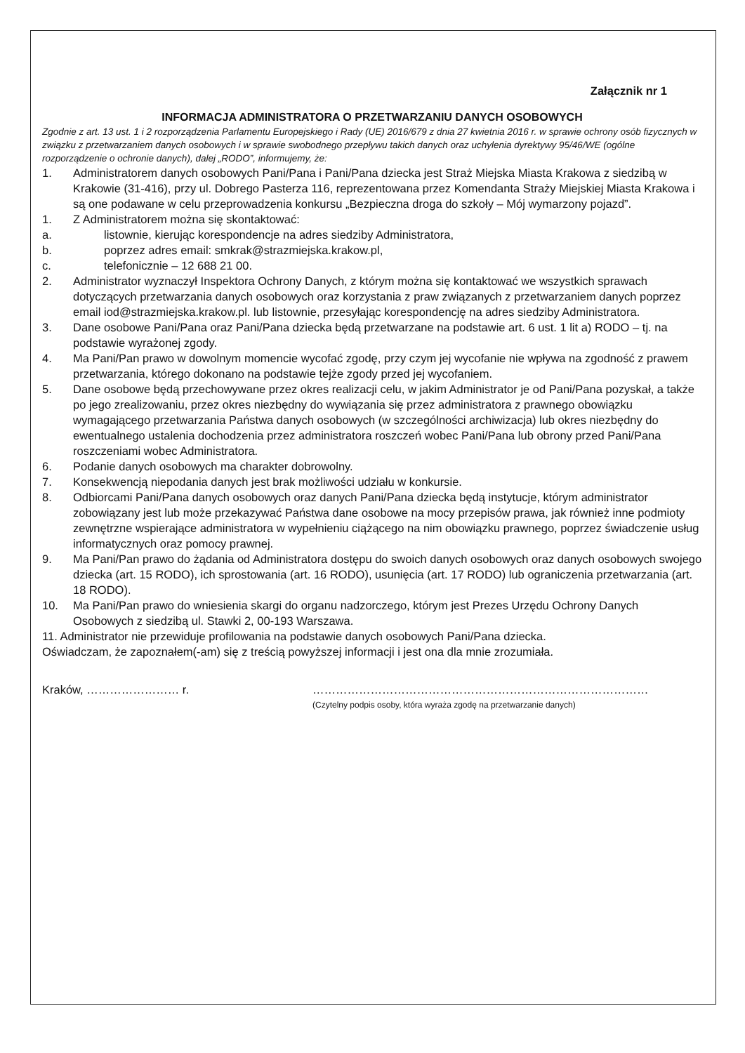Załącznik nr 1
INFORMACJA ADMINISTRATORA O PRZETWARZANIU DANYCH OSOBOWYCH
Zgodnie z art. 13 ust. 1 i 2 rozporządzenia Parlamentu Europejskiego i Rady (UE) 2016/679 z dnia 27 kwietnia 2016 r. w sprawie ochrony osób fizycznych w związku z przetwarzaniem danych osobowych i w sprawie swobodnego przepływu takich danych oraz uchylenia dyrektywy 95/46/WE (ogólne rozporządzenie o ochronie danych), dalej „RODO”, informujemy, że:
1. Administratorem danych osobowych Pani/Pana i Pani/Pana dziecka jest Straż Miejska Miasta Krakowa z siedzibą w Krakowie (31-416), przy ul. Dobrego Pasterza 116, reprezentowana przez Komendanta Straży Miejskiej Miasta Krakowa i są one podawane w celu przeprowadzenia konkursu „Bezpieczna droga do szkoły – Mój wymarzony pojazd”.
1. Z Administratorem można się skontaktować:
a. listownie, kierując korespondencje na adres siedziby Administratora,
b. poprzez adres email: smkrak@strazmiejska.krakow.pl,
c. telefonicznie – 12 688 21 00.
2. Administrator wyznaczył Inspektora Ochrony Danych, z którym można się kontaktować we wszystkich sprawach dotyczących przetwarzania danych osobowych oraz korzystania z praw związanych z przetwarzaniem danych poprzez email iod@strazmiejska.krakow.pl. lub listownie, przesyłając korespondencję na adres siedziby Administratora.
3. Dane osobowe Pani/Pana oraz Pani/Pana dziecka będą przetwarzane na podstawie art. 6 ust. 1 lit a) RODO – tj. na podstawie wyrażonej zgody.
4. Ma Pani/Pan prawo w dowolnym momencie wycofać zgodę, przy czym jej wycofanie nie wpływa na zgodność z prawem przetwarzania, którego dokonano na podstawie tejże zgody przed jej wycofaniem.
5. Dane osobowe będą przechowywane przez okres realizacji celu, w jakim Administrator je od Pani/Pana pozyskał, a także po jego zrealizowaniu, przez okres niezbędny do wywiązania się przez administratora z prawnego obowiązku wymagającego przetwarzania Państwa danych osobowych (w szczególności archiwizacja) lub okres niezbędny do ewentualnego ustalenia dochodzenia przez administratora roszczeń wobec Pani/Pana lub obrony przed Pani/Pana roszczeniami wobec Administratora.
6. Podanie danych osobowych ma charakter dobrowolny.
7. Konsekwencją niepodania danych jest brak możliwości udziału w konkursie.
8. Odbiorcami Pani/Pana danych osobowych oraz danych Pani/Pana dziecka będą instytucje, którym administrator zobowiązany jest lub może przekazywać Państwa dane osobowe na mocy przepisów prawa, jak również inne podmioty zewnętrzne wspierające administratora w wypełnieniu ciążącego na nim obowiązku prawnego, poprzez świadczenie usług informatycznych oraz pomocy prawnej.
9. Ma Pani/Pan prawo do żądania od Administratora dostępu do swoich danych osobowych oraz danych osobowych swojego dziecka (art. 15 RODO), ich sprostowania (art. 16 RODO), usunięcia (art. 17 RODO) lub ograniczenia przetwarzania (art. 18 RODO).
10. Ma Pani/Pan prawo do wniesienia skargi do organu nadzorczego, którym jest Prezes Urzędu Ochrony Danych Osobowych z siedzibą ul. Stawki 2, 00-193 Warszawa.
11. Administrator nie przewiduje profilowania na podstawie danych osobowych Pani/Pana dziecka.
Oświadczam, że zapoznałem(-am) się z treścią powyższej informacji i jest ona dla mnie zrozumiała.
Kraków, …………………… r. ……………………………………………………………………………
(Czytelny podpis osoby, która wyraża zgodę na przetwarzanie danych)